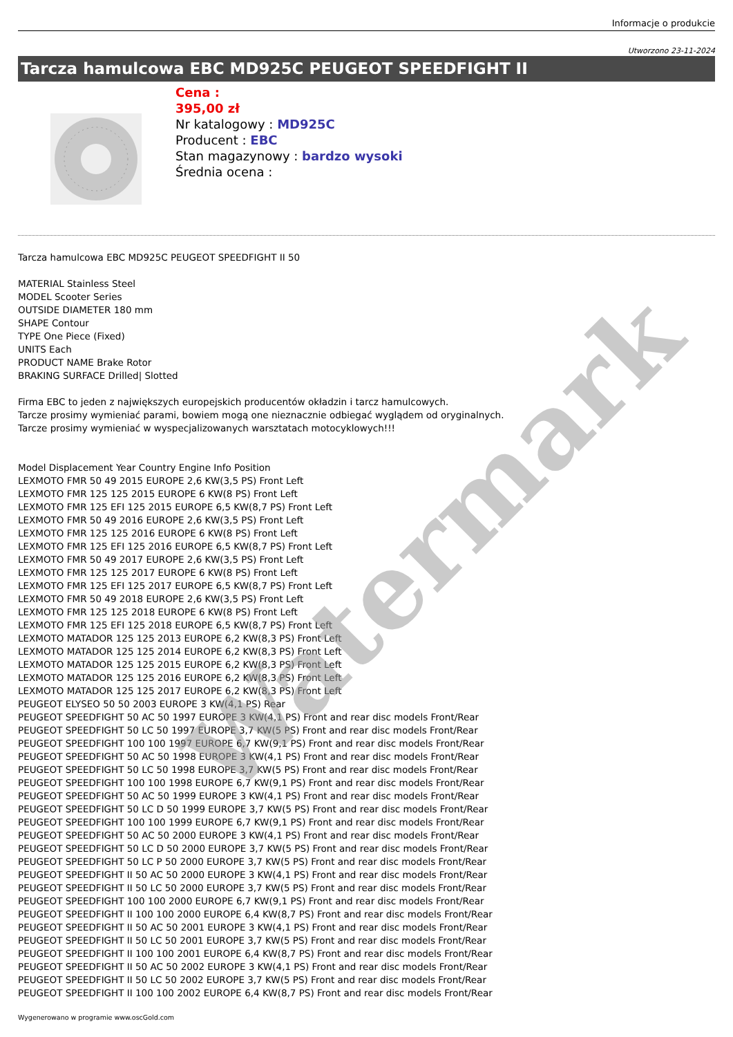Informacje o produkcie
Utworzono 23-11-2024
Tarcza hamulcowa EBC MD925C PEUGEOT SPEEDFIGHT II
Cena :
395,00 zł
Nr katalogowy : MD925C
Producent : EBC
Stan magazynowy : bardzo wysoki
Średnia ocena :
Tarcza hamulcowa EBC MD925C PEUGEOT SPEEDFIGHT II 50
MATERIAL Stainless Steel
MODEL Scooter Series
OUTSIDE DIAMETER 180 mm
SHAPE Contour
TYPE One Piece (Fixed)
UNITS Each
PRODUCT NAME Brake Rotor
BRAKING SURFACE Drilled| Slotted
Firma EBC to jeden z największych europejskich producentów okładzin i tarcz hamulcowych.
Tarcze prosimy wymieniać parami, bowiem mogą one nieznacznie odbiegać wyglądem od oryginalnych.
Tarcze prosimy wymieniać w wyspecjalizowanych warsztatach motocyklowych!!!
Model Displacement Year Country Engine Info Position
LEXMOTO FMR 50 49 2015 EUROPE 2,6 KW(3,5 PS) Front Left
LEXMOTO FMR 125 125 2015 EUROPE 6 KW(8 PS) Front Left
LEXMOTO FMR 125 EFI 125 2015 EUROPE 6,5 KW(8,7 PS) Front Left
LEXMOTO FMR 50 49 2016 EUROPE 2,6 KW(3,5 PS) Front Left
LEXMOTO FMR 125 125 2016 EUROPE 6 KW(8 PS) Front Left
LEXMOTO FMR 125 EFI 125 2016 EUROPE 6,5 KW(8,7 PS) Front Left
LEXMOTO FMR 50 49 2017 EUROPE 2,6 KW(3,5 PS) Front Left
LEXMOTO FMR 125 125 2017 EUROPE 6 KW(8 PS) Front Left
LEXMOTO FMR 125 EFI 125 2017 EUROPE 6,5 KW(8,7 PS) Front Left
LEXMOTO FMR 50 49 2018 EUROPE 2,6 KW(3,5 PS) Front Left
LEXMOTO FMR 125 125 2018 EUROPE 6 KW(8 PS) Front Left
LEXMOTO FMR 125 EFI 125 2018 EUROPE 6,5 KW(8,7 PS) Front Left
LEXMOTO MATADOR 125 125 2013 EUROPE 6,2 KW(8,3 PS) Front Left
LEXMOTO MATADOR 125 125 2014 EUROPE 6,2 KW(8,3 PS) Front Left
LEXMOTO MATADOR 125 125 2015 EUROPE 6,2 KW(8,3 PS) Front Left
LEXMOTO MATADOR 125 125 2016 EUROPE 6,2 KW(8,3 PS) Front Left
LEXMOTO MATADOR 125 125 2017 EUROPE 6,2 KW(8,3 PS) Front Left
PEUGEOT ELYSEO 50 50 2003 EUROPE 3 KW(4,1 PS) Rear
PEUGEOT SPEEDFIGHT 50 AC 50 1997 EUROPE 3 KW(4,1 PS) Front and rear disc models Front/Rear
PEUGEOT SPEEDFIGHT 50 LC 50 1997 EUROPE 3,7 KW(5 PS) Front and rear disc models Front/Rear
PEUGEOT SPEEDFIGHT 100 100 1997 EUROPE 6,7 KW(9,1 PS) Front and rear disc models Front/Rear
PEUGEOT SPEEDFIGHT 50 AC 50 1998 EUROPE 3 KW(4,1 PS) Front and rear disc models Front/Rear
PEUGEOT SPEEDFIGHT 50 LC 50 1998 EUROPE 3,7 KW(5 PS) Front and rear disc models Front/Rear
PEUGEOT SPEEDFIGHT 100 100 1998 EUROPE 6,7 KW(9,1 PS) Front and rear disc models Front/Rear
PEUGEOT SPEEDFIGHT 50 AC 50 1999 EUROPE 3 KW(4,1 PS) Front and rear disc models Front/Rear
PEUGEOT SPEEDFIGHT 50 LC D 50 1999 EUROPE 3,7 KW(5 PS) Front and rear disc models Front/Rear
PEUGEOT SPEEDFIGHT 100 100 1999 EUROPE 6,7 KW(9,1 PS) Front and rear disc models Front/Rear
PEUGEOT SPEEDFIGHT 50 AC 50 2000 EUROPE 3 KW(4,1 PS) Front and rear disc models Front/Rear
PEUGEOT SPEEDFIGHT 50 LC D 50 2000 EUROPE 3,7 KW(5 PS) Front and rear disc models Front/Rear
PEUGEOT SPEEDFIGHT 50 LC P 50 2000 EUROPE 3,7 KW(5 PS) Front and rear disc models Front/Rear
PEUGEOT SPEEDFIGHT II 50 AC 50 2000 EUROPE 3 KW(4,1 PS) Front and rear disc models Front/Rear
PEUGEOT SPEEDFIGHT II 50 LC 50 2000 EUROPE 3,7 KW(5 PS) Front and rear disc models Front/Rear
PEUGEOT SPEEDFIGHT 100 100 2000 EUROPE 6,7 KW(9,1 PS) Front and rear disc models Front/Rear
PEUGEOT SPEEDFIGHT II 100 100 2000 EUROPE 6,4 KW(8,7 PS) Front and rear disc models Front/Rear
PEUGEOT SPEEDFIGHT II 50 AC 50 2001 EUROPE 3 KW(4,1 PS) Front and rear disc models Front/Rear
PEUGEOT SPEEDFIGHT II 50 LC 50 2001 EUROPE 3,7 KW(5 PS) Front and rear disc models Front/Rear
PEUGEOT SPEEDFIGHT II 100 100 2001 EUROPE 6,4 KW(8,7 PS) Front and rear disc models Front/Rear
PEUGEOT SPEEDFIGHT II 50 AC 50 2002 EUROPE 3 KW(4,1 PS) Front and rear disc models Front/Rear
PEUGEOT SPEEDFIGHT II 50 LC 50 2002 EUROPE 3,7 KW(5 PS) Front and rear disc models Front/Rear
PEUGEOT SPEEDFIGHT II 100 100 2002 EUROPE 6,4 KW(8,7 PS) Front and rear disc models Front/Rear
Wygenerowano w programie www.oscGold.com
Watermark